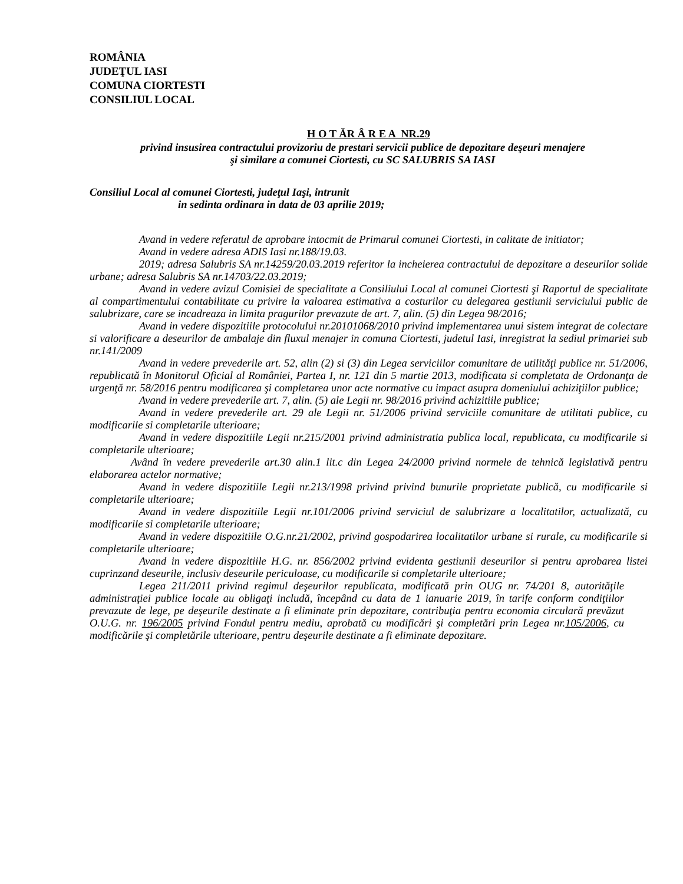ROMÂNIA
JUDEŢUL IASI
COMUNA CIORTESTI
CONSILIUL LOCAL
H O T ĂR Â R E A NR.29
privind insusirea contractului provizoriu de prestari servicii publice de depozitare deşeuri menajere
şi similare a comunei Ciortesti, cu SC SALUBRIS SA IASI
Consiliul Local al comunei Ciortesti, judeţul Iaşi, intrunit
in sedinta ordinara in data de 03 aprilie 2019;
Avand in vedere referatul de aprobare intocmit de Primarul comunei Ciortesti, in calitate de initiator;
Avand in vedere adresa ADIS Iasi nr.188/19.03.
2019; adresa Salubris SA nr.14259/20.03.2019 referitor la incheierea contractului de depozitare a deseurilor solide urbane; adresa Salubris SA nr.14703/22.03.2019;
Avand in vedere avizul Comisiei de specialitate a Consiliului Local al comunei Ciortesti şi Raportul de specialitate al compartimentului contabilitate cu privire la valoarea estimativa a costurilor cu delegarea gestiunii serviciului public de salubrizare, care se incadreaza in limita pragurilor prevazute de art. 7, alin. (5) din Legea 98/2016;
Avand in vedere dispozitiile protocolului nr.20101068/2010 privind implementarea unui sistem integrat de colectare si valorificare a deseurilor de ambalaje din fluxul menajer in comuna Ciortesti, judetul Iasi, inregistrat la sediul primariei sub nr.141/2009
Avand in vedere prevederile art. 52, alin (2) si (3) din Legea serviciilor comunitare de utilităţi publice nr. 51/2006, republicată în Monitorul Oficial al României, Partea I, nr. 121 din 5 martie 2013, modificata si completata de Ordonanţa de urgenţă nr. 58/2016 pentru modificarea şi completarea unor acte normative cu impact asupra domeniului achiziţiilor publice;
Avand in vedere prevederile art. 7, alin. (5) ale Legii nr. 98/2016 privind achizitiile publice;
Avand in vedere prevederile art. 29 ale Legii nr. 51/2006 privind serviciile comunitare de utilitati publice, cu modificarile si completarile ulterioare;
Avand in vedere dispozitiile Legii nr.215/2001 privind administratia publica local, republicata, cu modificarile si completarile ulterioare;
Având în vedere prevederile art.30 alin.1 lit.c din Legea 24/2000 privind normele de tehnică legislativă pentru elaborarea actelor normative;
Avand in vedere dispozitiile Legii nr.213/1998 privind privind bunurile proprietate publică, cu modificarile si completarile ulterioare;
Avand in vedere dispozitiile Legii nr.101/2006 privind serviciul de salubrizare a localitatilor, actualizată, cu modificarile si completarile ulterioare;
Avand in vedere dispozitiile O.G.nr.21/2002, privind gospodarirea localitatilor urbane si rurale, cu modificarile si completarile ulterioare;
Avand in vedere dispozitiile H.G. nr. 856/2002 privind evidenta gestiunii deseurilor si pentru aprobarea listei cuprinzand deseurile, inclusiv deseurile periculoase, cu modificarile si completarile ulterioare;
Legea 211/2011 privind regimul deşeurilor republicata, modificată prin OUG nr. 74/201 8, autorităţile administraţiei publice locale au obligaţi includă, începând cu data de 1 ianuarie 2019, în tarife conform condiţiilor prevazute de lege, pe deşeurile destinate a fi eliminate prin depozitare, contribuţia pentru economia circulară prevăzut O.U.G. nr. 196/2005 privind Fondul pentru mediu, aprobată cu modificări şi completări prin Legea nr.105/2006, cu modificările şi completările ulterioare, pentru deşeurile destinate a fi eliminate depozitare.